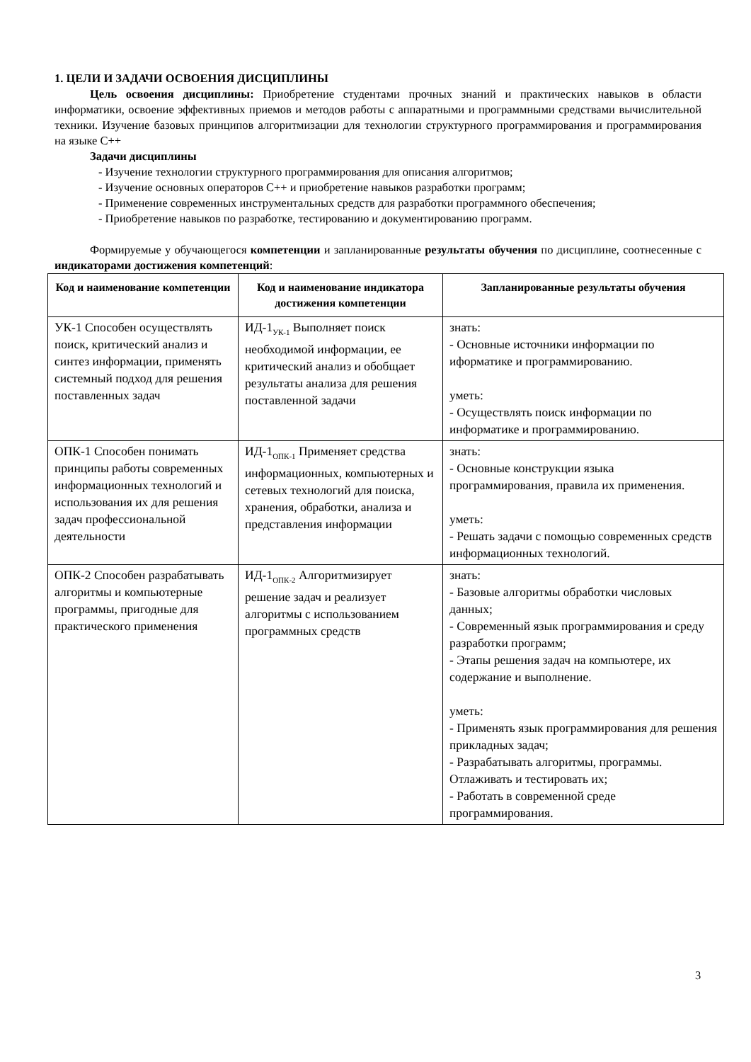1. ЦЕЛИ И ЗАДАЧИ ОСВОЕНИЯ ДИСЦИПЛИНЫ
Цель освоения дисциплины: Приобретение студентами прочных знаний и практических навыков в области информатики, освоение эффективных приемов и методов работы с аппаратными и программными средствами вычислительной техники. Изучение базовых принципов алгоритмизации для технологии структурного программирования и программирования на языке C++
Задачи дисциплины
- Изучение технологии структурного программирования для описания алгоритмов;
- Изучение основных операторов C++ и приобретение навыков разработки программ;
- Применение современных инструментальных средств для разработки программного обеспечения;
- Приобретение навыков по разработке, тестированию и документированию программ.
Формируемые у обучающегося компетенции и запланированные результаты обучения по дисциплине, соотнесенные с индикаторами достижения компетенций:
| Код и наименование компетенции | Код и наименование индикатора достижения компетенции | Запланированные результаты обучения |
| --- | --- | --- |
| УК-1 Способен осуществлять поиск, критический анализ и синтез информации, применять системный подход для решения поставленных задач | ИД-1<sub>УК-1</sub> Выполняет поиск необходимой информации, ее критический анализ и обобщает результаты анализа для решения поставленной задачи | знать: - Основные источники информации по иформатике и программированию. уметь: - Осуществлять поиск информации по информатике и программированию. |
| ОПК-1 Способен понимать принципы работы современных информационных технологий и использования их для решения задач профессиональной деятельности | ИД-1<sub>ОПК-1</sub> Применяет средства информационных, компьютерных и сетевых технологий для поиска, хранения, обработки, анализа и представления информации | знать: - Основные конструкции языка программирования, правила их применения. уметь: - Решать задачи с помощью современных средств информационных технологий. |
| ОПК-2 Способен разрабатывать алгоритмы и компьютерные программы, пригодные для практического применения | ИД-1<sub>ОПК-2</sub> Алгоритмизирует решение задач и реализует алгоритмы с использованием программных средств | знать: - Базовые алгоритмы обработки числовых данных; - Современный язык программирования и среду разработки программ; - Этапы решения задач на компьютере, их содержание и выполнение. уметь: - Применять язык программирования для решения прикладных задач; - Разрабатывать алгоритмы, программы. Отлаживать и тестировать их; - Работать в современной среде программирования. |
3